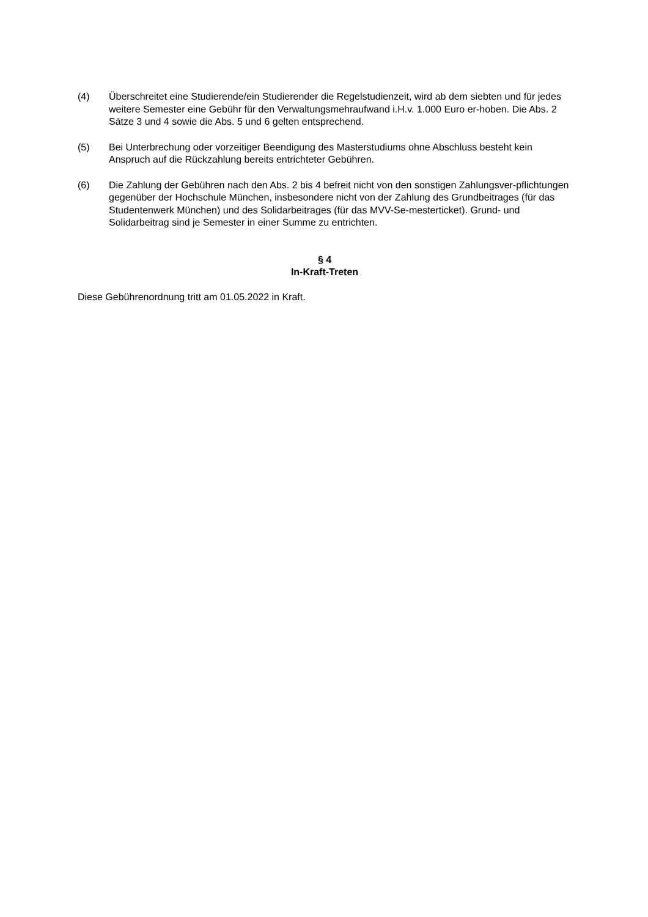(4) Überschreitet eine Studierende/ein Studierender die Regelstudienzeit, wird ab dem siebten und für jedes weitere Semester eine Gebühr für den Verwaltungsmehraufwand i.H.v. 1.000 Euro er-hoben. Die Abs. 2 Sätze 3 und 4 sowie die Abs. 5 und 6 gelten entsprechend.
(5) Bei Unterbrechung oder vorzeitiger Beendigung des Masterstudiums ohne Abschluss besteht kein Anspruch auf die Rückzahlung bereits entrichteter Gebühren.
(6) Die Zahlung der Gebühren nach den Abs. 2 bis 4 befreit nicht von den sonstigen Zahlungsver-pflichtungen gegenüber der Hochschule München, insbesondere nicht von der Zahlung des Grundbeitrages (für das Studentenwerk München) und des Solidarbeitrages (für das MVV-Se-mesterticket). Grund- und Solidarbeitrag sind je Semester in einer Summe zu entrichten.
§ 4
In-Kraft-Treten
Diese Gebührenordnung tritt am 01.05.2022 in Kraft.